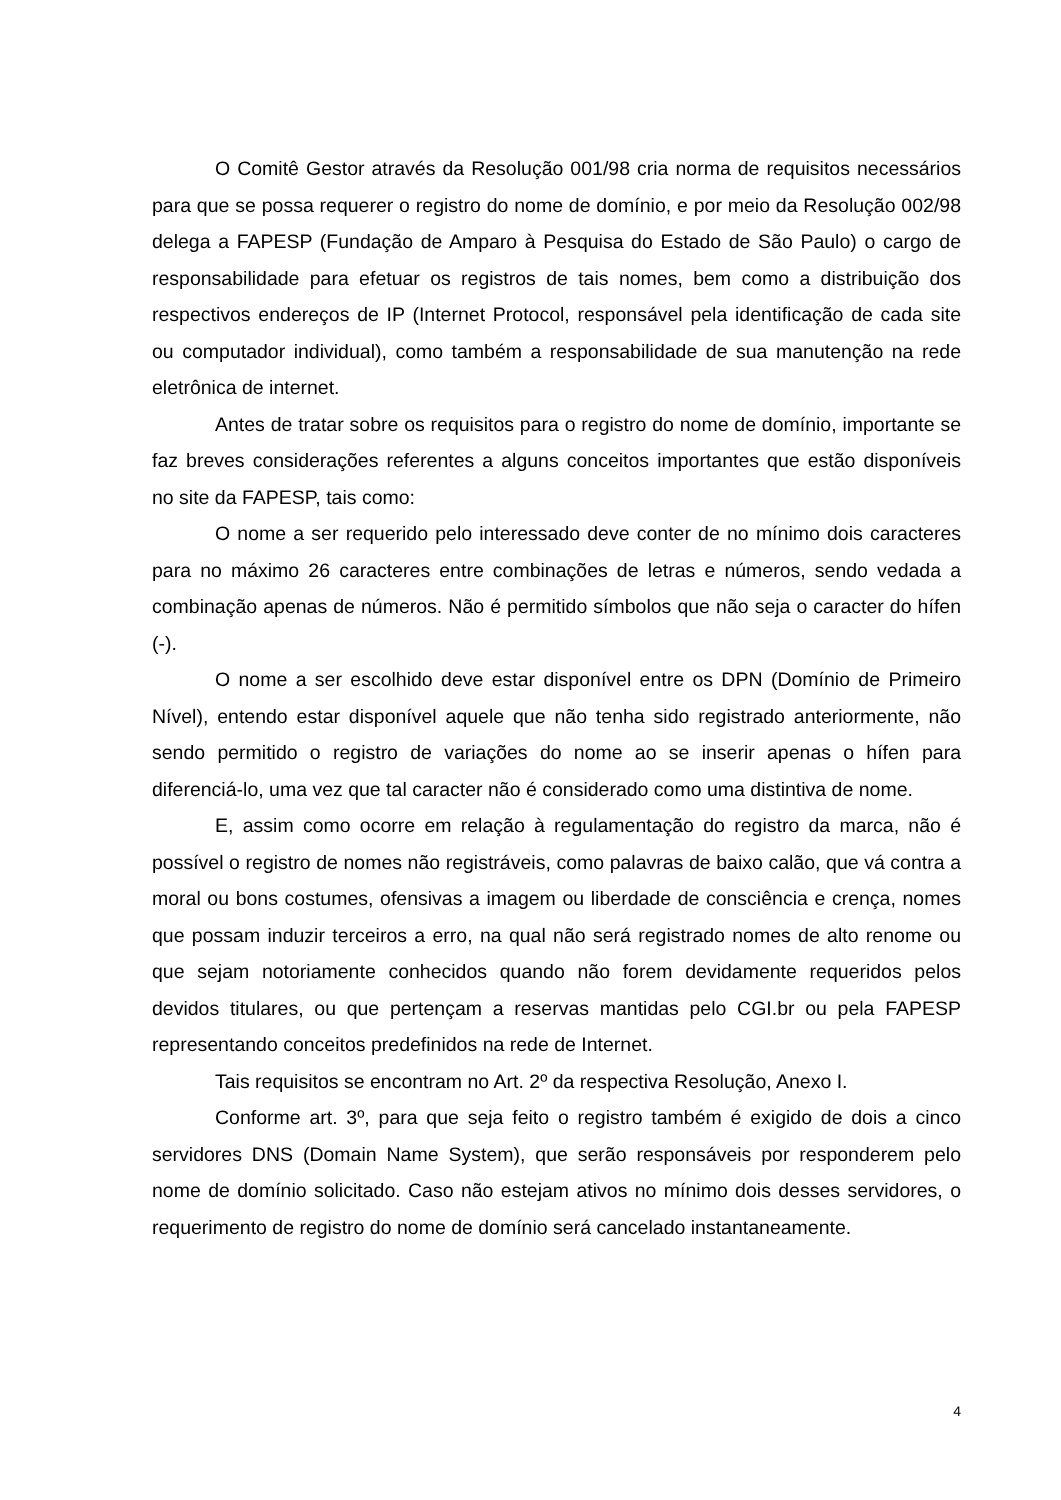O Comitê Gestor através da Resolução 001/98 cria norma de requisitos necessários para que se possa requerer o registro do nome de domínio, e por meio da Resolução 002/98 delega a FAPESP (Fundação de Amparo à Pesquisa do Estado de São Paulo) o cargo de responsabilidade para efetuar os registros de tais nomes, bem como a distribuição dos respectivos endereços de IP (Internet Protocol, responsável pela identificação de cada site ou computador individual), como também a responsabilidade de sua manutenção na rede eletrônica de internet.
Antes de tratar sobre os requisitos para o registro do nome de domínio, importante se faz breves considerações referentes a alguns conceitos importantes que estão disponíveis no site da FAPESP, tais como:
O nome a ser requerido pelo interessado deve conter de no mínimo dois caracteres para no máximo 26 caracteres entre combinações de letras e números, sendo vedada a combinação apenas de números. Não é permitido símbolos que não seja o caracter do hífen (-).
O nome a ser escolhido deve estar disponível entre os DPN (Domínio de Primeiro Nível), entendo estar disponível aquele que não tenha sido registrado anteriormente, não sendo permitido o registro de variações do nome ao se inserir apenas o hífen para diferenciá-lo, uma vez que tal caracter não é considerado como uma distintiva de nome.
E, assim como ocorre em relação à regulamentação do registro da marca, não é possível o registro de nomes não registráveis, como palavras de baixo calão, que vá contra a moral ou bons costumes, ofensivas a imagem ou liberdade de consciência e crença, nomes que possam induzir terceiros a erro, na qual não será registrado nomes de alto renome ou que sejam notoriamente conhecidos quando não forem devidamente requeridos pelos devidos titulares, ou que pertençam a reservas mantidas pelo CGI.br ou pela FAPESP representando conceitos predefinidos na rede de Internet.
Tais requisitos se encontram no Art. 2º da respectiva Resolução, Anexo I.
Conforme art. 3º, para que seja feito o registro também é exigido de dois a cinco servidores DNS (Domain Name System), que serão responsáveis por responderem pelo nome de domínio solicitado. Caso não estejam ativos no mínimo dois desses servidores, o requerimento de registro do nome de domínio será cancelado instantaneamente.
4